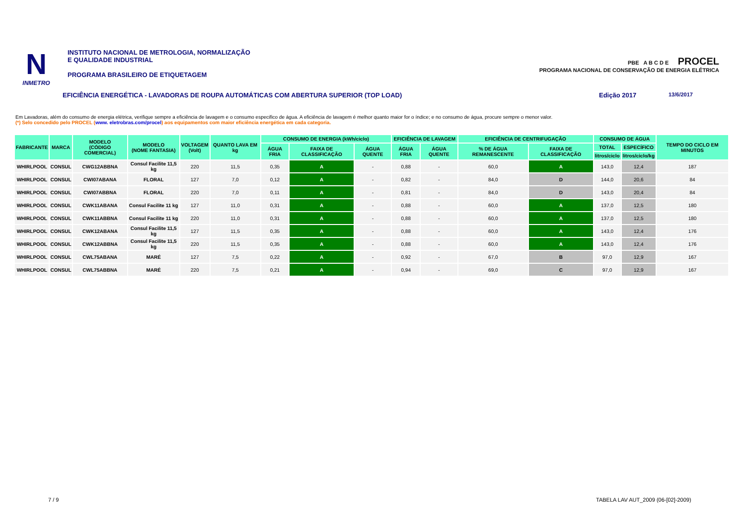N
INMETRO
INSTITUTO NACIONAL DE METROLOGIA, NORMALIZAÇÃO
E QUALIDADE INDUSTRIAL
PROGRAMA BRASILEIRO DE ETIQUETAGEM
PBE A B C D E PROCEL
PROGRAMA NACIONAL DE CONSERVAÇÃO DE ENERGIA ELÉTRICA
EFICIÊNCIA ENERGÉTICA - LAVADORAS DE ROUPA AUTOMÁTICAS COM ABERTURA SUPERIOR (TOP LOAD) Edição 2017 13/6/2017
Em Lavadoras, além do consumo de energia elétrica, verifique sempre a eficiência de lavagem e o consumo especifico de água. A eficiência de lavagem é melhor quanto maior for o índice; e no consumo de água, procure sempre o menor valor.
(*) Selo concedido pelo PROCEL (www. eletrobras.com/procel) aos equipamentos com maior eficiência energética em cada categoria.
| FABRICANTE | MARCA | MODELO (CÓDIGO COMERCIAL) | MODELO (NOME FANTASIA) | VOLTAGEM (Volt) | QUANTO LAVA EM kg | CONSUMO DE ENERGIA (kWh/ciclo) | | | EFICIÊNCIA DE LAVAGEM | | EFICIÊNCIA DE CENTRIFUGAÇÃO | | CONSUMO DE ÁGUA | | TEMPO DO CICLO EM MINUTOS |
| --- | --- | --- | --- | --- | --- | --- | --- | --- | --- | --- | --- | --- | --- | --- | --- |
| | | | | | | ÁGUA FRIA | FAIXA DE CLASSIFICAÇÃO | ÁGUA QUENTE | ÁGUA FRIA | ÁGUA QUENTE | % DE ÁGUA REMANESCENTE | FAIXA DE CLASSIFICAÇÃO | TOTAL | ESPECÍFICO | |
| | | | | | | | | | | | | | litros/ciclo | litros/ciclo/kg | |
| WHIRLPOOL | CONSUL | CWG12ABBNA | Consul Facilite 11,5 kg | 220 | 11,5 | 0,35 | A | - | 0,88 | - | 60,0 | A | 143,0 | 12,4 | 187 |
| WHIRLPOOL | CONSUL | CWI07ABANA | FLORAL | 127 | 7,0 | 0,12 | A | - | 0,82 | - | 84,0 | D | 144,0 | 20,6 | 84 |
| WHIRLPOOL | CONSUL | CWI07ABBNA | FLORAL | 220 | 7,0 | 0,11 | A | - | 0,81 | - | 84,0 | D | 143,0 | 20,4 | 84 |
| WHIRLPOOL | CONSUL | CWK11ABANA | Consul Facilite 11 kg | 127 | 11,0 | 0,31 | A | - | 0,88 | - | 60,0 | A | 137,0 | 12,5 | 180 |
| WHIRLPOOL | CONSUL | CWK11ABBNA | Consul Facilite 11 kg | 220 | 11,0 | 0,31 | A | - | 0,88 | - | 60,0 | A | 137,0 | 12,5 | 180 |
| WHIRLPOOL | CONSUL | CWK12ABANA | Consul Facilite 11,5 kg | 127 | 11,5 | 0,35 | A | - | 0,88 | - | 60,0 | A | 143,0 | 12,4 | 176 |
| WHIRLPOOL | CONSUL | CWK12ABBNA | Consul Facilite 11,5 kg | 220 | 11,5 | 0,35 | A | - | 0,88 | - | 60,0 | A | 143,0 | 12,4 | 176 |
| WHIRLPOOL | CONSUL | CWL75ABANA | MARÉ | 127 | 7,5 | 0,22 | A | - | 0,92 | - | 67,0 | B | 97,0 | 12,9 | 167 |
| WHIRLPOOL | CONSUL | CWL75ABBNA | MARÉ | 220 | 7,5 | 0,21 | A | - | 0,94 | - | 69,0 | C | 97,0 | 12,9 | 167 |
7 / 9
TABELA LAV AUT_2009 (06-[02]-2009)